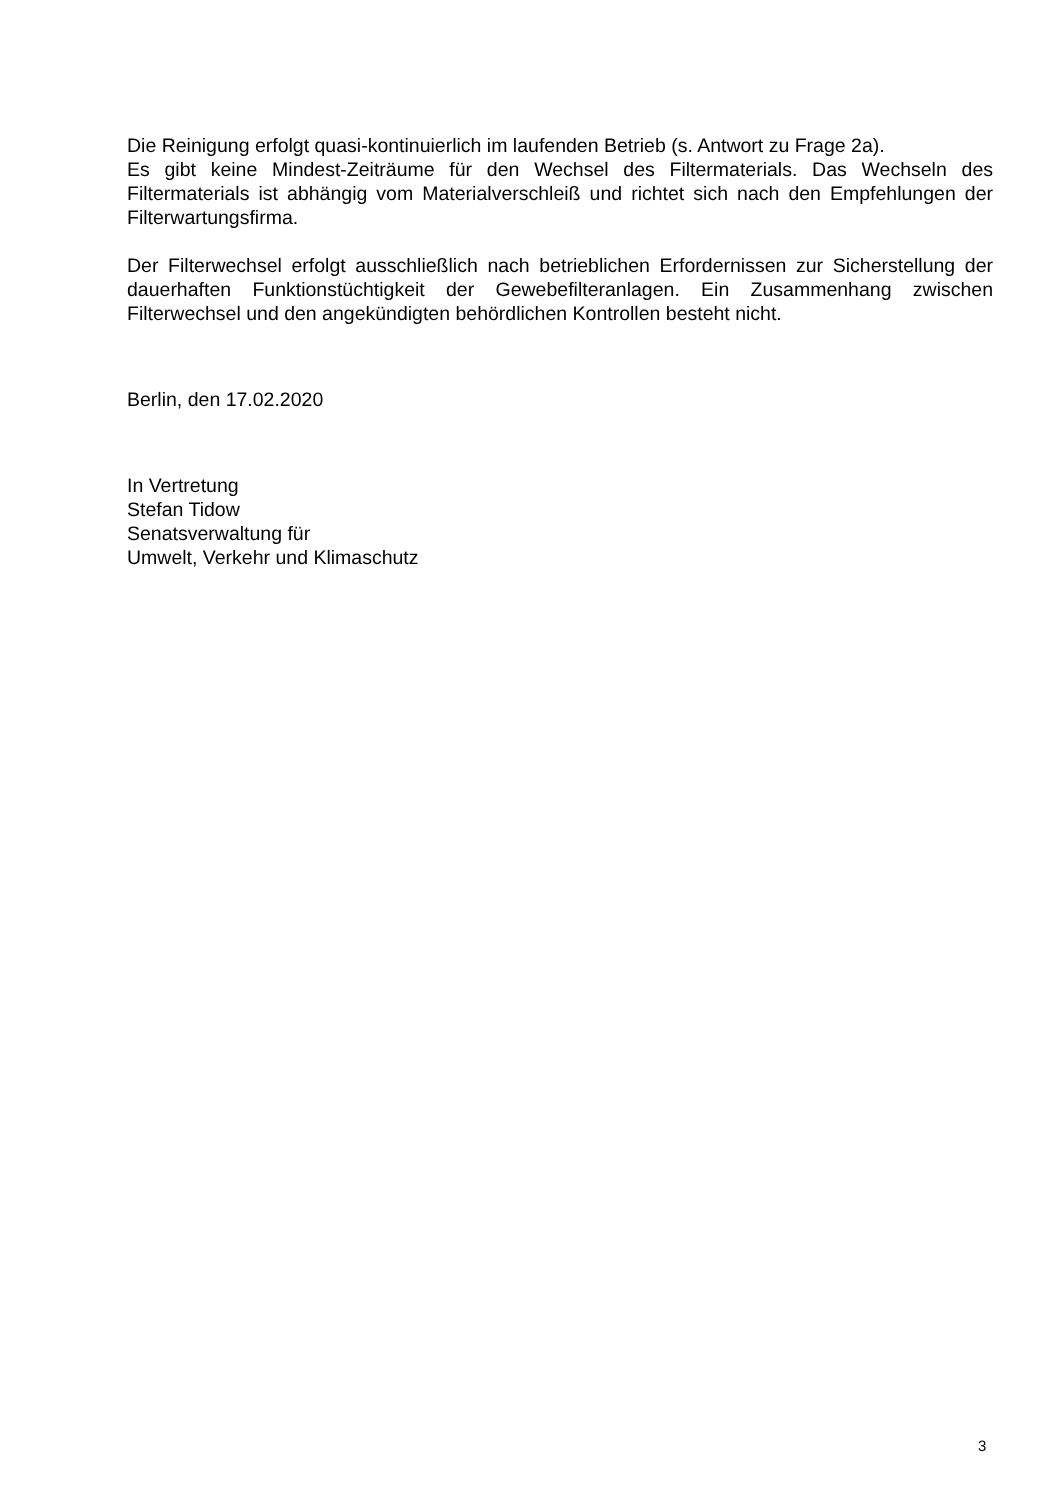Die Reinigung erfolgt quasi-kontinuierlich im laufenden Betrieb (s. Antwort zu Frage 2a).
Es gibt keine Mindest-Zeiträume für den Wechsel des Filtermaterials. Das Wechseln des Filtermaterials ist abhängig vom Materialverschleiß und richtet sich nach den Empfehlungen der Filterwartungsfirma.
Der Filterwechsel erfolgt ausschließlich nach betrieblichen Erfordernissen zur Sicherstellung der dauerhaften Funktionstüchtigkeit der Gewebefilteranlagen. Ein Zusammenhang zwischen Filterwechsel und den angekündigten behördlichen Kontrollen besteht nicht.
Berlin, den 17.02.2020
In Vertretung
Stefan Tidow
Senatsverwaltung für
Umwelt, Verkehr und Klimaschutz
3